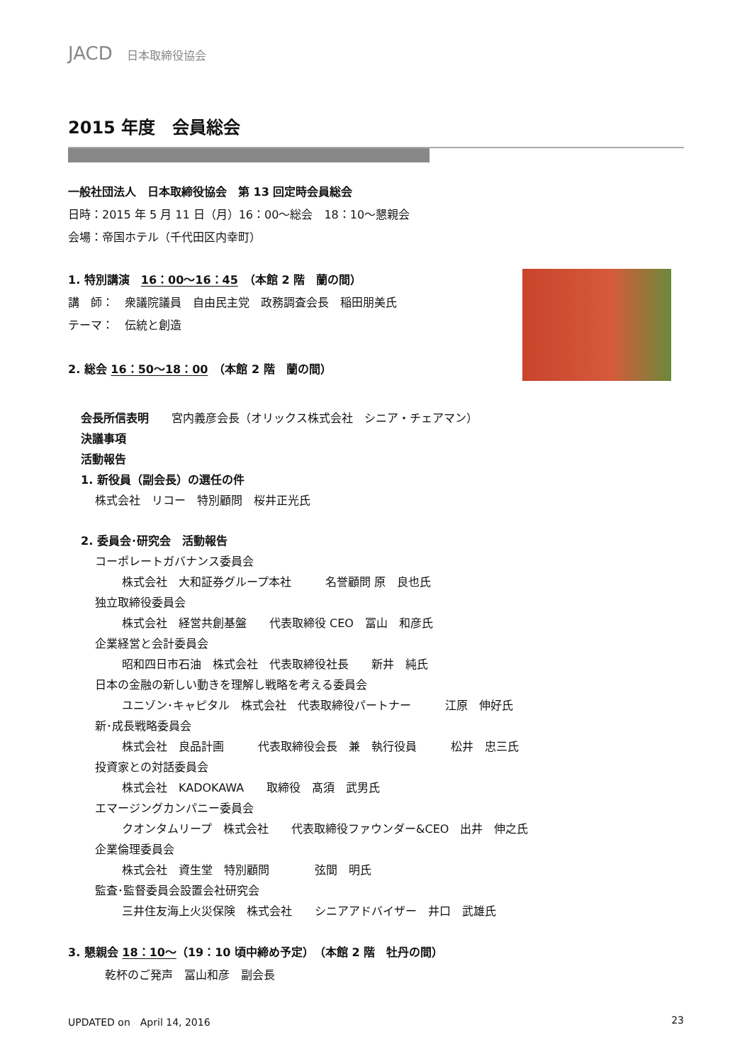JACD 日本取締役協会
2015 年度　会員総会
一般社団法人　日本取締役協会　第 13 回定時会員総会
日時：2015 年 5 月 11 日（月）16：00～総会　18：10～懇親会
会場：帝国ホテル（千代田区内幸町）
1. 特別講演　16：00～16：45　（本館 2 階　蘭の間）
講　師：　衆議院議員　自由民主党　政務調査会長　稲田朋美氏
テーマ：　伝統と創造
2. 総会 16：50～18：00　（本館 2 階　蘭の間）
会長所信表明　　宮内義彦会長（オリックス株式会社　シニア・チェアマン）
決議事項
活動報告
1. 新役員（副会長）の選任の件
株式会社　リコー　特別顧問　桜井正光氏
2. 委員会･研究会　活動報告
コーポレートガバナンス委員会
株式会社　大和証券グループ本社　　　名誉顧問 原　良也氏
独立取締役委員会
株式会社　経営共創基盤　　代表取締役 CEO　冨山　和彦氏
企業経営と会計委員会
昭和四日市石油　株式会社　代表取締役社長　　新井　純氏
日本の金融の新しい動きを理解し戦略を考える委員会
ユニゾン･キャピタル　株式会社　代表取締役パートナー　　　江原　伸好氏
新･成長戦略委員会
株式会社　良品計画　　　代表取締役会長　兼　執行役員　　　松井　忠三氏
投資家との対話委員会
株式会社　KADOKAWA　　取締役　髙須　武男氏
エマージングカンパニー委員会
クオンタムリープ　株式会社　　代表取締役ファウンダー&CEO　出井　伸之氏
企業倫理委員会
株式会社　資生堂　特別顧問　　　　弦間　明氏
監査･監督委員会設置会社研究会
三井住友海上火災保険　株式会社　　シニアアドバイザー　井口　武雄氏
3. 懇親会 18：10～（19：10 頃中締め予定）　（本館 2 階　牡丹の間）
乾杯のご発声　冨山和彦　副会長
UPDATED on　April 14, 2016 23